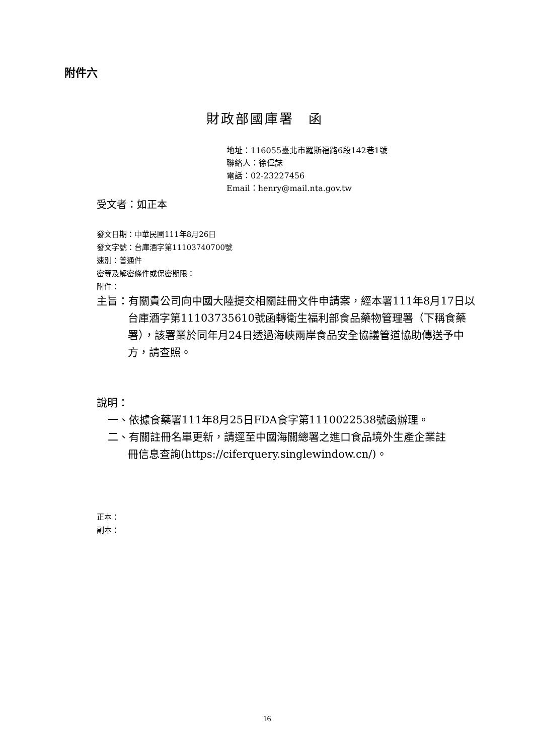附件六
財政部國庫署　函
地址：116055臺北市羅斯福路6段142巷1號
聯絡人：徐偉誌
電話：02-23227456
Email：henry@mail.nta.gov.tw
受文者：如正本
發文日期：中華民國111年8月26日
發文字號：台庫酒字第11103740700號
速別：普通件
密等及解密條件或保密期限：
附件：
主旨：有關貴公司向中國大陸提交相關註冊文件申請案，經本署111年8月17日以台庫酒字第11103735610號函轉衛生福利部食品藥物管理署（下稱食藥署），該署業於同年月24日透過海峽兩岸食品安全協議管道協助傳送予中方，請查照。
說明：
一、依據食藥署111年8月25日FDA食字第1110022538號函辦理。
二、有關註冊名單更新，請逕至中國海關總署之進口食品境外生產企業註冊信息查詢(https://ciferquery.singlewindow.cn/)。
正本：
副本：
16